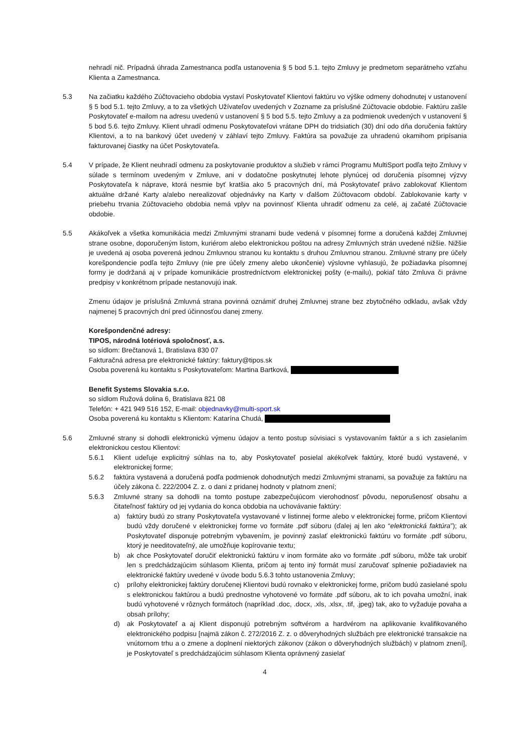nehradí nič. Prípadná úhrada Zamestnanca podľa ustanovenia § 5 bod 5.1. tejto Zmluvy je predmetom separátneho vzťahu Klienta a Zamestnanca.
5.3 Na začiatku každého Zúčtovacieho obdobia vystaví Poskytovateľ Klientovi faktúru vo výške odmeny dohodnutej v ustanovení § 5 bod 5.1. tejto Zmluvy, a to za všetkých Užívateľov uvedených v Zozname za príslušné Zúčtovacie obdobie. Faktúru zašle Poskytovateľ e-mailom na adresu uvedenú v ustanovení § 5 bod 5.5. tejto Zmluvy a za podmienok uvedených v ustanovení § 5 bod 5.6. tejto Zmluvy. Klient uhradí odmenu Poskytovateľovi vrátane DPH do tridsiatich (30) dní odo dňa doručenia faktúry Klientovi, a to na bankový účet uvedený v záhlaví tejto Zmluvy. Faktúra sa považuje za uhradenú okamihom pripísania fakturovanej čiastky na účet Poskytovateľa.
5.4 V prípade, že Klient neuhradí odmenu za poskytovanie produktov a služieb v rámci Programu MultiSport podľa tejto Zmluvy v súlade s termínom uvedeným v Zmluve, ani v dodatočne poskytnutej lehote plynúcej od doručenia písomnej výzvy Poskytovateľa k náprave, ktorá nesmie byť kratšia ako 5 pracovných dní, má Poskytovateľ právo zablokovať Klientom aktuálne držané Karty a/alebo nerealizovať objednávky na Karty v ďalšom Zúčtovacom období. Zablokovanie karty v priebehu trvania Zúčtovacieho obdobia nemá vplyv na povinnosť Klienta uhradiť odmenu za celé, aj začaté Zúčtovacie obdobie.
5.5 Akákoľvek a všetka komunikácia medzi Zmluvnými stranami bude vedená v písomnej forme a doručená každej Zmluvnej strane osobne, doporučeným listom, kuriérom alebo elektronickou poštou na adresy Zmluvných strán uvedené nižšie. Nižšie je uvedená aj osoba poverená jednou Zmluvnou stranou ku kontaktu s druhou Zmluvnou stranou. Zmluvné strany pre účely korešpondencie podľa tejto Zmluvy (nie pre účely zmeny alebo ukončenie) výslovne vyhlasujú, že požiadavka písomnej formy je dodržaná aj v prípade komunikácie prostredníctvom elektronickej pošty (e-mailu), pokiaľ táto Zmluva či právne predpisy v konkrétnom prípade nestanovujú inak.
Zmenu údajov je príslušná Zmluvná strana povinná oznámiť druhej Zmluvnej strane bez zbytočného odkladu, avšak vždy najmenej 5 pracovných dní pred účinnosťou danej zmeny.
Korešpondenčné adresy:
TIPOS, národná lotériová spoločnosť, a.s.
so sídlom: Brečtanová 1, Bratislava 830 07
Fakturačná adresa pre elektronické faktúry: faktury@tipos.sk
Osoba poverená ku kontaktu s Poskytovateľom: Martina Bartková,
Benefit Systems Slovakia s.r.o.
so sídlom Ružová dolina 6, Bratislava 821 08
Telefón: + 421 949 516 152, E-mail: objednavky@multi-sport.sk
Osoba poverená ku kontaktu s Klientom: Katarína Chudá,
5.6 Zmluvné strany si dohodli elektronickú výmenu údajov a tento postup súvisiaci s vystavovaním faktúr a s ich zasielaním elektronickou cestou Klientovi:
5.6.1 Klient udeľuje explicitný súhlas na to, aby Poskytovateľ posielal akékoľvek faktúry, ktoré budú vystavené, v elektronickej forme;
5.6.2 faktúra vystavená a doručená podľa podmienok dohodnutých medzi Zmluvnými stranami, sa považuje za faktúru na účely zákona č. 222/2004 Z. z. o dani z pridanej hodnoty v platnom znení;
5.6.3 Zmluvné strany sa dohodli na tomto postupe zabezpečujúcom vierohodnosť pôvodu, neporušenosť obsahu a čitateľnosť faktúry od jej vydania do konca obdobia na uchovávanie faktúry:
a) faktúry budú zo strany Poskytovateľa vystavované v listinnej forme alebo v elektronickej forme, pričom Klientovi budú vždy doručené v elektronickej forme vo formáte .pdf súboru (ďalej aj len ako “elektronická faktúra”); ak Poskytovateľ disponuje potrebným vybavením, je povinný zaslať elektronickú faktúru vo formáte .pdf súboru, ktorý je needitovateľný, ale umožňuje kopírovanie textu;
b) ak chce Poskytovateľ doručiť elektronickú faktúru v inom formáte ako vo formáte .pdf súboru, môže tak urobiť len s predchádzajúcim súhlasom Klienta, pričom aj tento iný formát musí zaručovať splnenie požiadaviek na elektronické faktúry uvedené v úvode bodu 5.6.3 tohto ustanovenia Zmluvy;
c) prílohy elektronickej faktúry doručenej Klientovi budú rovnako v elektronickej forme, pričom budú zasielané spolu s elektronickou faktúrou a budú prednostne vyhotovené vo formáte .pdf súboru, ak to ich povaha umožní, inak budú vyhotovené v rôznych formátoch (napríklad .doc, .docx, .xls, .xlsx, .tif, .jpeg) tak, ako to vyžaduje povaha a obsah prílohy;
d) ak Poskytovateľ a aj Klient disponujú potrebným softvérom a hardvérom na aplikovanie kvalifikovaného elektronického podpisu [najmä zákon č. 272/2016 Z. z. o dôveryhodných službách pre elektronické transakcie na vnútornom trhu a o zmene a doplnení niektorých zákonov (zákon o dôveryhodných službách) v platnom znení], je Poskytovateľ s predchádzajúcim súhlasom Klienta oprávnený zasielať
4